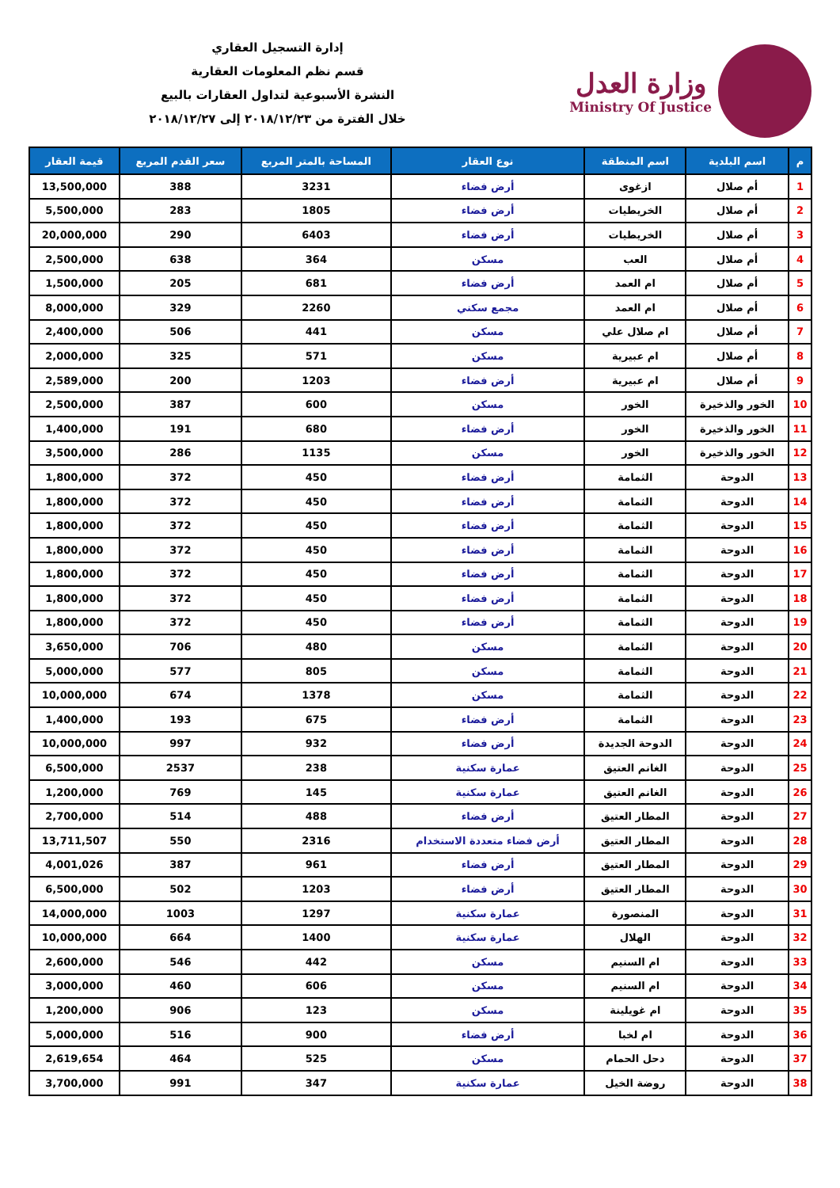وزارة العدل
Ministry Of Justice
إدارة التسجيل العقاري
قسم نظم المعلومات العقارية
النشرة الأسبوعية لتداول العقارات بالبيع
خلال الفترة من ٢٠١٨/١٢/٢٣ إلى ٢٠١٨/١٢/٢٧
| م | اسم البلدية | اسم المنطقة | نوع العقار | المساحة بالمتر المربع | سعر القدم المربع | قيمة العقار |
| --- | --- | --- | --- | --- | --- | --- |
| 1 | أم صلال | ازغوى | أرض فضاء | 3231 | 388 | 13,500,000 |
| 2 | أم صلال | الخريطيات | أرض فضاء | 1805 | 283 | 5,500,000 |
| 3 | أم صلال | الخريطيات | أرض فضاء | 6403 | 290 | 20,000,000 |
| 4 | أم صلال | العب | مسكن | 364 | 638 | 2,500,000 |
| 5 | أم صلال | ام العمد | أرض فضاء | 681 | 205 | 1,500,000 |
| 6 | أم صلال | ام العمد | مجمع سكني | 2260 | 329 | 8,000,000 |
| 7 | أم صلال | ام صلال علي | مسكن | 441 | 506 | 2,400,000 |
| 8 | أم صلال | ام عبيرية | مسكن | 571 | 325 | 2,000,000 |
| 9 | أم صلال | ام عبيرية | أرض فضاء | 1203 | 200 | 2,589,000 |
| 10 | الخور والذخيرة | الخور | مسكن | 600 | 387 | 2,500,000 |
| 11 | الخور والذخيرة | الخور | أرض فضاء | 680 | 191 | 1,400,000 |
| 12 | الخور والذخيرة | الخور | مسكن | 1135 | 286 | 3,500,000 |
| 13 | الدوحة | الثمامة | أرض فضاء | 450 | 372 | 1,800,000 |
| 14 | الدوحة | الثمامة | أرض فضاء | 450 | 372 | 1,800,000 |
| 15 | الدوحة | الثمامة | أرض فضاء | 450 | 372 | 1,800,000 |
| 16 | الدوحة | الثمامة | أرض فضاء | 450 | 372 | 1,800,000 |
| 17 | الدوحة | الثمامة | أرض فضاء | 450 | 372 | 1,800,000 |
| 18 | الدوحة | الثمامة | أرض فضاء | 450 | 372 | 1,800,000 |
| 19 | الدوحة | الثمامة | أرض فضاء | 450 | 372 | 1,800,000 |
| 20 | الدوحة | الثمامة | مسكن | 480 | 706 | 3,650,000 |
| 21 | الدوحة | الثمامة | مسكن | 805 | 577 | 5,000,000 |
| 22 | الدوحة | الثمامة | مسكن | 1378 | 674 | 10,000,000 |
| 23 | الدوحة | الثمامة | أرض فضاء | 675 | 193 | 1,400,000 |
| 24 | الدوحة | الدوحة الجديدة | أرض فضاء | 932 | 997 | 10,000,000 |
| 25 | الدوحة | الغانم العتيق | عمارة سكنية | 238 | 2537 | 6,500,000 |
| 26 | الدوحة | الغانم العتيق | عمارة سكنية | 145 | 769 | 1,200,000 |
| 27 | الدوحة | المطار العتيق | أرض فضاء | 488 | 514 | 2,700,000 |
| 28 | الدوحة | المطار العتيق | أرض فضاء متعددة الاستخدام | 2316 | 550 | 13,711,507 |
| 29 | الدوحة | المطار العتيق | أرض فضاء | 961 | 387 | 4,001,026 |
| 30 | الدوحة | المطار العتيق | أرض فضاء | 1203 | 502 | 6,500,000 |
| 31 | الدوحة | المنصورة | عمارة سكنية | 1297 | 1003 | 14,000,000 |
| 32 | الدوحة | الهلال | عمارة سكنية | 1400 | 664 | 10,000,000 |
| 33 | الدوحة | ام السنيم | مسكن | 442 | 546 | 2,600,000 |
| 34 | الدوحة | ام السنيم | مسكن | 606 | 460 | 3,000,000 |
| 35 | الدوحة | ام غويلينة | مسكن | 123 | 906 | 1,200,000 |
| 36 | الدوحة | ام لخبا | أرض فضاء | 900 | 516 | 5,000,000 |
| 37 | الدوحة | دحل الحمام | مسكن | 525 | 464 | 2,619,654 |
| 38 | الدوحة | روضة الخيل | عمارة سكنية | 347 | 991 | 3,700,000 |